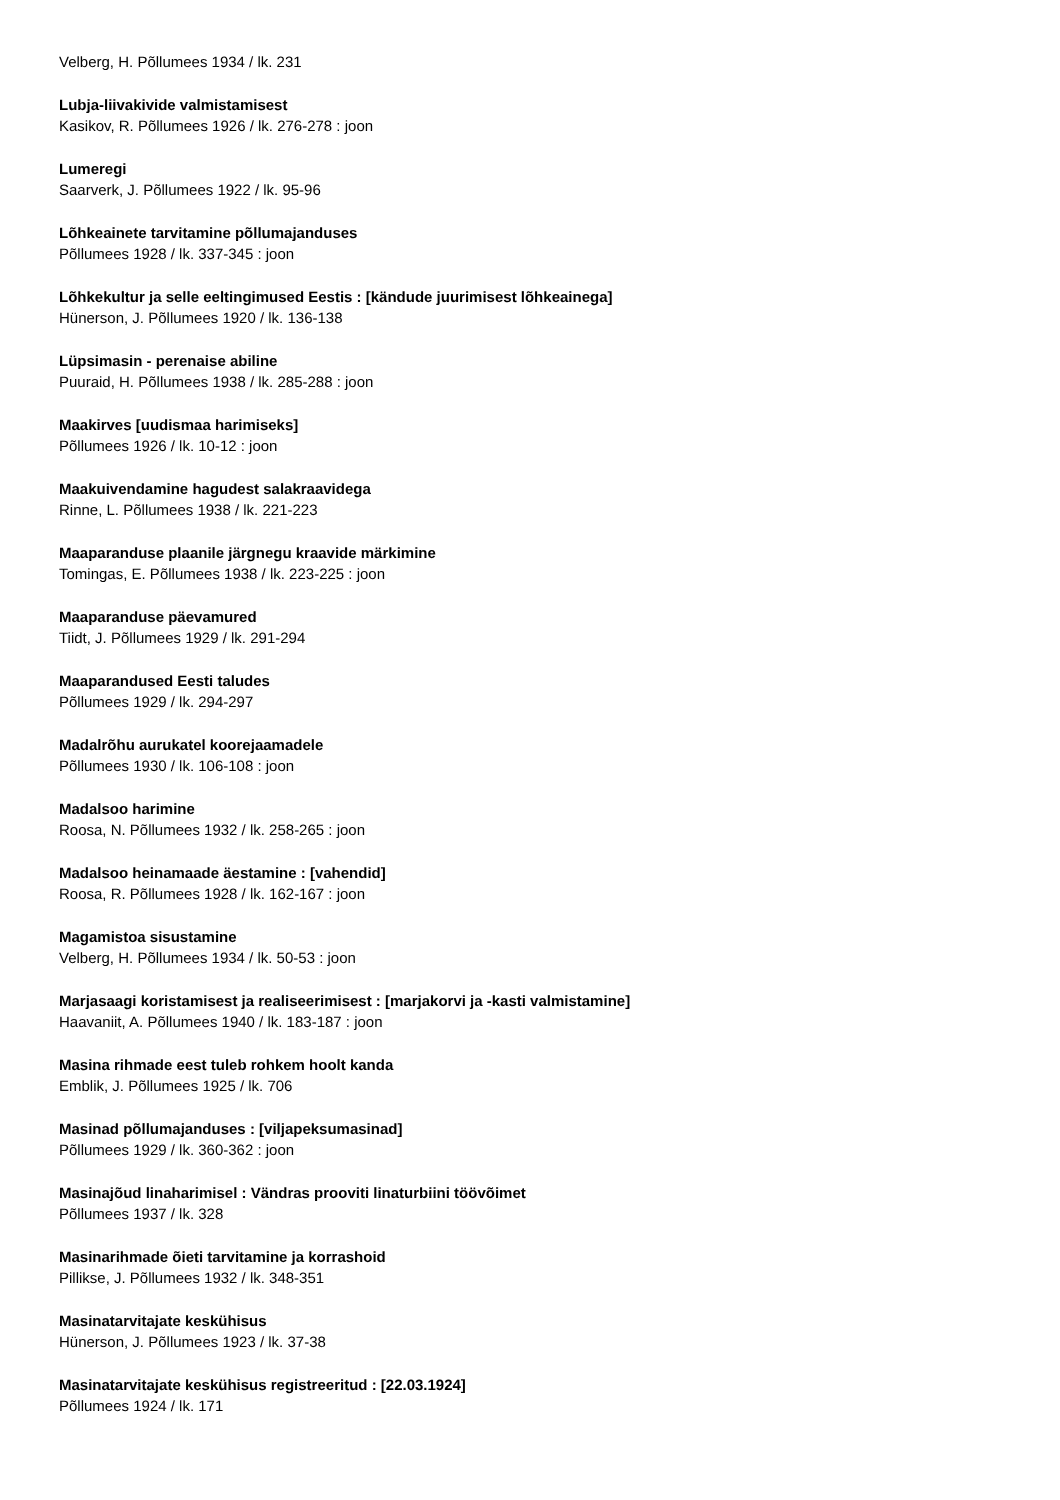Velberg, H. Põllumees 1934 / lk. 231
Lubja-liivakivide valmistamisest
Kasikov, R. Põllumees 1926 / lk. 276-278 : joon
Lumeregi
Saarverk, J. Põllumees 1922 / lk. 95-96
Lõhkeainete tarvitamine põllumajanduses
Põllumees 1928 / lk. 337-345 : joon
Lõhkekultur ja selle eeltingimused Eestis : [kändude juurimisest lõhkeainega]
Hünerson, J. Põllumees 1920 / lk. 136-138
Lüpsimasin - perenaise abiline
Puuraid, H. Põllumees 1938 / lk. 285-288 : joon
Maakirves [uudismaa harimiseks]
Põllumees 1926 / lk. 10-12 : joon
Maakuivendamine hagudest salakraavidega
Rinne, L. Põllumees 1938 / lk. 221-223
Maaparanduse plaanile järgnegu kraavide märkimine
Tomingas, E. Põllumees 1938 / lk. 223-225 : joon
Maaparanduse päevamured
Tiidt, J. Põllumees 1929 / lk. 291-294
Maaparandused Eesti taludes
Põllumees 1929 / lk. 294-297
Madalrõhu aurukatel koorejaamadele
Põllumees 1930 / lk. 106-108 : joon
Madalsoo harimine
Roosa, N. Põllumees 1932 / lk. 258-265 : joon
Madalsoo heinamaade äestamine : [vahendid]
Roosa, R. Põllumees 1928 / lk. 162-167 : joon
Magamistoa sisustamine
Velberg, H. Põllumees 1934 / lk. 50-53 : joon
Marjasaagi koristamisest ja realiseerimisest : [marjakorvi ja -kasti valmistamine]
Haavaniit, A. Põllumees 1940 / lk. 183-187 : joon
Masina rihmade eest tuleb rohkem hoolt kanda
Emblik, J. Põllumees 1925 / lk. 706
Masinad põllumajanduses : [viljapeksumasinad]
Põllumees 1929 / lk. 360-362 : joon
Masinajõud linaharimisel : Vändras prooviti linaturbiini töövõimet
Põllumees 1937 / lk. 328
Masinarihmade õieti tarvitamine ja korrashoid
Pillikse, J. Põllumees 1932 / lk. 348-351
Masinatarvitajate keskühisus
Hünerson, J. Põllumees 1923 / lk. 37-38
Masinatarvitajate keskühisus registreeritud : [22.03.1924]
Põllumees 1924 / lk. 171